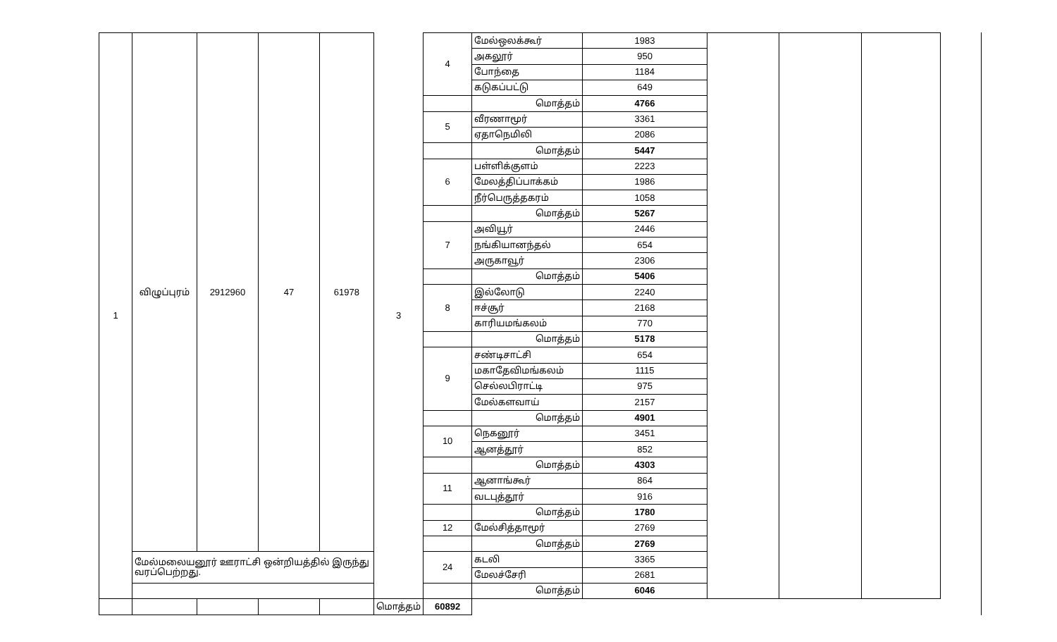| 1 | விழுப்புரம் | 2912960 | 47 | 61978 | 3 | 4 | மேல்ஒலக்கூர் | 1983 | | | |
| | | | | | | | அகலூர் | 950 | | | |
| | | | | | | | போந்தை | 1184 | | | |
| | | | | | | | கடுகப்பட்டு | 649 | | | |
| | | | | | | | மொத்தம் | 4766 | | | |
| | | | | | | 5 | வீரணாமூர் | 3361 | | | |
| | | | | | | | ஏதாநெமிலி | 2086 | | | |
| | | | | | | | மொத்தம் | 5447 | | | |
| | | | | | | 6 | பள்ளிக்குளம் | 2223 | | | |
| | | | | | | | மேலத்திப்பாக்கம் | 1986 | | | |
| | | | | | | | நீர்பெருத்தகரம் | 1058 | | | |
| | | | | | | | மொத்தம் | 5267 | | | |
| | | | | | | 7 | அவியூர் | 2446 | | | |
| | | | | | | | நங்கியானந்தல் | 654 | | | |
| | | | | | | | அருகாவூர் | 2306 | | | |
| | | | | | | | மொத்தம் | 5406 | | | |
| | | | | | | 8 | இல்லோடு | 2240 | | | |
| | | | | | | | ஈச்சூர் | 2168 | | | |
| | | | | | | | காரியமங்கலம் | 770 | | | |
| | | | | | | | மொத்தம் | 5178 | | | |
| | | | | | | 9 | சண்டிசாட்சி | 654 | | | |
| | | | | | | | மகாதேவிமங்கலம் | 1115 | | | |
| | | | | | | | செல்லபிராட்டி | 975 | | | |
| | | | | | | | மேல்களவாய் | 2157 | | | |
| | | | | | | | மொத்தம் | 4901 | | | |
| | | | | | | 10 | நெகனூர் | 3451 | | | |
| | | | | | | | ஆனத்தூர் | 852 | | | |
| | | | | | | | மொத்தம் | 4303 | | | |
| | | | | | | 11 | ஆனாங்கூர் | 864 | | | |
| | | | | | | | வடபுத்தூர் | 916 | | | |
| | | | | | | | மொத்தம் | 1780 | | | |
| | | | | | | 12 | மேல்சித்தாமூர் | 2769 | | | |
| | | | | | | | மொத்தம் | 2769 | | | |
| | மேல்மலையனூர் ஊராட்சி ஒன்றியத்தில் இருந்து வரப்பெற்றது. | | | | | 24 | கடலி | 3365 | | | |
| | | | | | | | மேலச்சேரி | 2681 | | | |
| | | | | | | | மொத்தம் | 6046 | | | |
| | | | | | மொத்தம் | 60892 | | | | | |